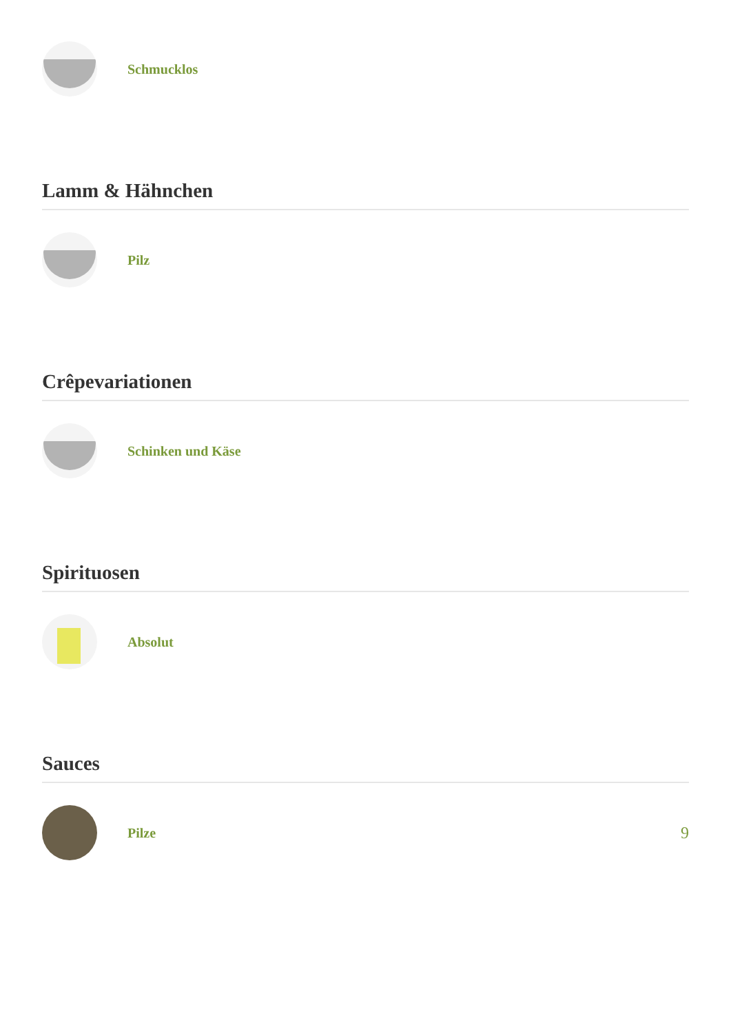Schmucklos
Lamm & Hähnchen
Pilz
Crêpevariationen
Schinken und Käse
Spirituosen
Absolut
Sauces
Pilze
9